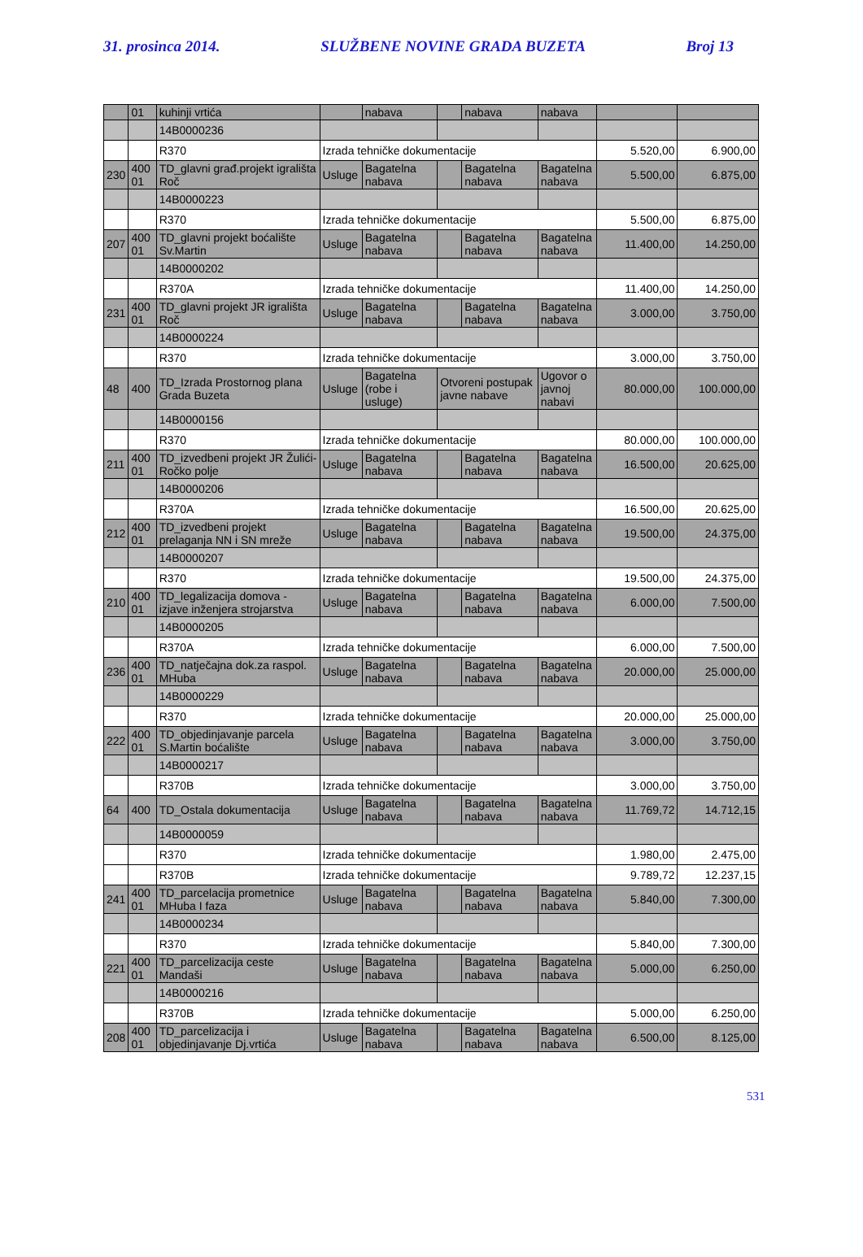31. prosinca 2014. SLUŽBENE NOVINE GRADA BUZETA Broj 13
| | 01 | kuhinji vrtića | | nabava | | nabava | nabava | | |
| | | 14B0000236 | | | | | | | |
| | | R370 | Izrada tehničke dokumentacije | | | | | 5.520,00 | 6.900,00 |
| 230 | 400 01 | TD_glavni građ.projekt igrališta Roč | Usluge | Bagatelna nabava | | Bagatelna nabava | Bagatelna nabava | 5.500,00 | 6.875,00 |
| | | 14B0000223 | | | | | | | |
| | | R370 | Izrada tehničke dokumentacije | | | | | 5.500,00 | 6.875,00 |
| 207 | 400 01 | TD_glavni projekt boćalište Sv.Martin | Usluge | Bagatelna nabava | | Bagatelna nabava | Bagatelna nabava | 11.400,00 | 14.250,00 |
| | | 14B0000202 | | | | | | | |
| | | R370A | Izrada tehničke dokumentacije | | | | | 11.400,00 | 14.250,00 |
| 231 | 400 01 | TD_glavni projekt JR igrališta Roč | Usluge | Bagatelna nabava | | Bagatelna nabava | Bagatelna nabava | 3.000,00 | 3.750,00 |
| | | 14B0000224 | | | | | | | |
| | | R370 | Izrada tehničke dokumentacije | | | | | 3.000,00 | 3.750,00 |
| 48 | 400 | TD_Izrada Prostornog plana Grada Buzeta | Usluge | Bagatelna (robe i usluge) | Otvoreni postupak javne nabave | | Ugovor o javnoj nabavi | 80.000,00 | 100.000,00 |
| | | 14B0000156 | | | | | | | |
| | | R370 | Izrada tehničke dokumentacije | | | | | 80.000,00 | 100.000,00 |
| 211 | 400 01 | TD_izvedbeni projekt JR Žulići-Ročko polje | Usluge | Bagatelna nabava | | Bagatelna nabava | Bagatelna nabava | 16.500,00 | 20.625,00 |
| | | 14B0000206 | | | | | | | |
| | | R370A | Izrada tehničke dokumentacije | | | | | 16.500,00 | 20.625,00 |
| 212 | 400 01 | TD_izvedbeni projekt prelaganja NN i SN mreže | Usluge | Bagatelna nabava | | Bagatelna nabava | Bagatelna nabava | 19.500,00 | 24.375,00 |
| | | 14B0000207 | | | | | | | |
| | | R370 | Izrada tehničke dokumentacije | | | | | 19.500,00 | 24.375,00 |
| 210 | 400 01 | TD_legalizacija domova - izjave inženjera strojarstva | Usluge | Bagatelna nabava | | Bagatelna nabava | Bagatelna nabava | 6.000,00 | 7.500,00 |
| | | 14B0000205 | | | | | | | |
| | | R370A | Izrada tehničke dokumentacije | | | | | 6.000,00 | 7.500,00 |
| 236 | 400 01 | TD_natječajna dok.za raspol. MHuba | Usluge | Bagatelna nabava | | Bagatelna nabava | Bagatelna nabava | 20.000,00 | 25.000,00 |
| | | 14B0000229 | | | | | | | |
| | | R370 | Izrada tehničke dokumentacije | | | | | 20.000,00 | 25.000,00 |
| 222 | 400 01 | TD_objedinjavanje parcela S.Martin boćalište | Usluge | Bagatelna nabava | | Bagatelna nabava | Bagatelna nabava | 3.000,00 | 3.750,00 |
| | | 14B0000217 | | | | | | | |
| | | R370B | Izrada tehničke dokumentacije | | | | | 3.000,00 | 3.750,00 |
| 64 | 400 | TD_Ostala dokumentacija | Usluge | Bagatelna nabava | | Bagatelna nabava | Bagatelna nabava | 11.769,72 | 14.712,15 |
| | | 14B0000059 | | | | | | | |
| | | R370 | Izrada tehničke dokumentacije | | | | | 1.980,00 | 2.475,00 |
| | | R370B | Izrada tehničke dokumentacije | | | | | 9.789,72 | 12.237,15 |
| 241 | 400 01 | TD_parcelacija prometnice MHuba I faza | Usluge | Bagatelna nabava | | Bagatelna nabava | Bagatelna nabava | 5.840,00 | 7.300,00 |
| | | 14B0000234 | | | | | | | |
| | | R370 | Izrada tehničke dokumentacije | | | | | 5.840,00 | 7.300,00 |
| 221 | 400 01 | TD_parcelizacija ceste Mandaši | Usluge | Bagatelna nabava | | Bagatelna nabava | Bagatelna nabava | 5.000,00 | 6.250,00 |
| | | 14B0000216 | | | | | | | |
| | | R370B | Izrada tehničke dokumentacije | | | | | 5.000,00 | 6.250,00 |
| 208 | 400 01 | TD_parcelizacija i objedinjavanje Dj.vrtića | Usluge | Bagatelna nabava | | Bagatelna nabava | Bagatelna nabava | 6.500,00 | 8.125,00 |
531